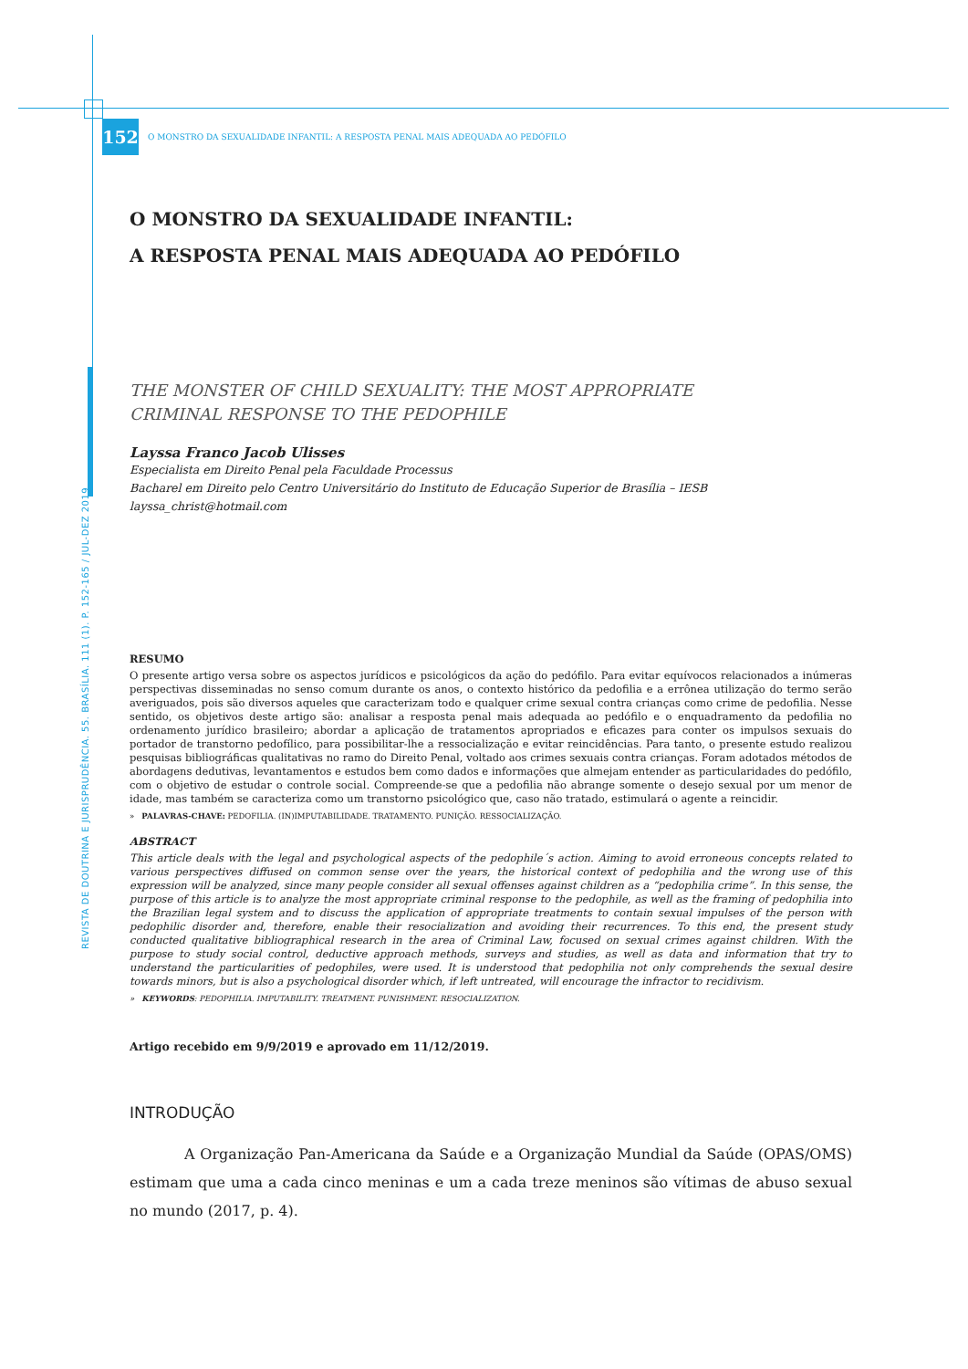REVISTA DE DOUTRINA E JURISPRUDÊNCIA. 55. BRASÍLIA. 111 (1). P. 152-165 / JUL-DEZ 2019
152
O MONSTRO DA SEXUALIDADE INFANTIL: A RESPOSTA PENAL MAIS ADEQUADA AO PEDÓFILO
O MONSTRO DA SEXUALIDADE INFANTIL:
A RESPOSTA PENAL MAIS ADEQUADA AO PEDÓFILO
THE MONSTER OF CHILD SEXUALITY: THE MOST APPROPRIATE
CRIMINAL RESPONSE TO THE PEDOPHILE
Layssa Franco Jacob Ulisses
Especialista em Direito Penal pela Faculdade Processus
Bacharel em Direito pelo Centro Universitário do Instituto de Educação Superior de Brasília – IESB
layssa_christ@hotmail.com
RESUMO
O presente artigo versa sobre os aspectos jurídicos e psicológicos da ação do pedófilo. Para evitar equívocos relacionados a inúmeras perspectivas disseminadas no senso comum durante os anos, o contexto histórico da pedofilia e a errônea utilização do termo serão averiguados, pois são diversos aqueles que caracterizam todo e qualquer crime sexual contra crianças como crime de pedofilia. Nesse sentido, os objetivos deste artigo são: analisar a resposta penal mais adequada ao pedófilo e o enquadramento da pedofilia no ordenamento jurídico brasileiro; abordar a aplicação de tratamentos apropriados e eficazes para conter os impulsos sexuais do portador de transtorno pedofílico, para possibilitar-lhe a ressocialização e evitar reincidências. Para tanto, o presente estudo realizou pesquisas bibliográficas qualitativas no ramo do Direito Penal, voltado aos crimes sexuais contra crianças. Foram adotados métodos de abordagens dedutivas, levantamentos e estudos bem como dados e informações que almejam entender as particularidades do pedófilo, com o objetivo de estudar o controle social. Compreende-se que a pedofilia não abrange somente o desejo sexual por um menor de idade, mas também se caracteriza como um transtorno psicológico que, caso não tratado, estimulará o agente a reincidir.
» PALAVRAS-CHAVE: PEDOFILIA. (IN)IMPUTABILIDADE. TRATAMENTO. PUNIÇÃO. RESSOCIALIZAÇÃO.
ABSTRACT
This article deals with the legal and psychological aspects of the pedophile´s action. Aiming to avoid erroneous concepts related to various perspectives diffused on common sense over the years, the historical context of pedophilia and the wrong use of this expression will be analyzed, since many people consider all sexual offenses against children as a “pedophilia crime”. In this sense, the purpose of this article is to analyze the most appropriate criminal response to the pedophile, as well as the framing of pedophilia into the Brazilian legal system and to discuss the application of appropriate treatments to contain sexual impulses of the person with pedophilic disorder and, therefore, enable their resocialization and avoiding their recurrences. To this end, the present study conducted qualitative bibliographical research in the area of Criminal Law, focused on sexual crimes against children. With the purpose to study social control, deductive approach methods, surveys and studies, as well as data and information that try to understand the particularities of pedophiles, were used. It is understood that pedophilia not only comprehends the sexual desire towards minors, but is also a psychological disorder which, if left untreated, will encourage the infractor to recidivism.
» KEYWORDS: PEDOPHILIA. IMPUTABILITY. TREATMENT. PUNISHMENT. RESOCIALIZATION.
Artigo recebido em 9/9/2019 e aprovado em 11/12/2019.
INTRODUÇÃO
A Organização Pan-Americana da Saúde e a Organização Mundial da Saúde (OPAS/OMS) estimam que uma a cada cinco meninas e um a cada treze meninos são vítimas de abuso sexual no mundo (2017, p. 4).